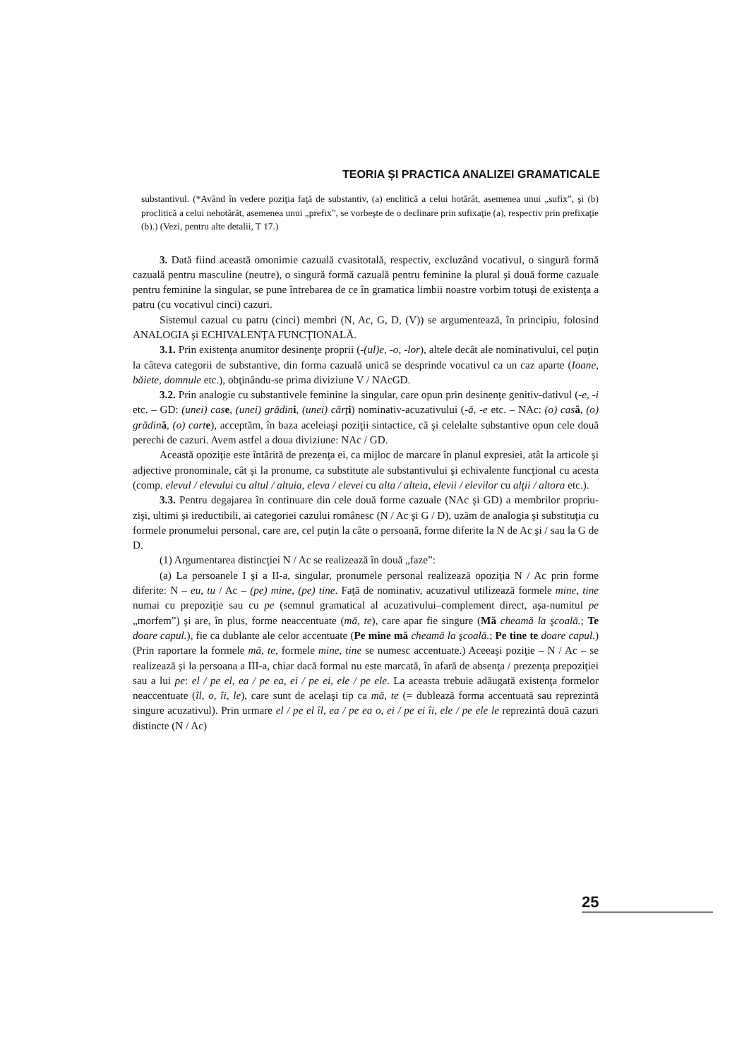TEORIA ȘI PRACTICA ANALIZEI GRAMATICALE
substantivul. (*Având în vedere poziţia faţă de substantiv, (a) enclitică a celui hotărât, asemenea unui „sufix”, şi (b) proclitică a celui nehotărât, asemenea unui „prefix”, se vorbeşte de o declinare prin sufixaţie (a), respectiv prin prefixaţie (b).) (Vezi, pentru alte detalii, T 17.)
3. Dată fiind această omonimie cazuală cvasitotală, respectiv, excluzând vocativul, o singură formă cazuală pentru masculine (neutre), o singură formă cazuală pentru feminine la plural şi două forme cazuale pentru feminine la singular, se pune întrebarea de ce în gramatica limbii noastre vorbim totuşi de existenţa a patru (cu vocativul cinci) cazuri.
Sistemul cazual cu patru (cinci) membri (N, Ac, G, D, (V)) se argumentează, în principiu, folosind ANALOGIA şi ECHIVALENŢA FUNCŢIONALĂ.
3.1. Prin existenţa anumitor desinenţe proprii (-(ul)e, -o, -lor), altele decât ale nominativului, cel puţin la câteva categorii de substantive, din forma cazuală unică se desprinde vocativul ca un caz aparte (Ioane, băiete, domnule etc.), obţinându-se prima diviziune V / NAcGD.
3.2. Prin analogie cu substantivele feminine la singular, care opun prin desinenţe genitiv-dativul (-e, -i etc. – GD: (unei) cas e, (unei) grădin i, (unei) cărţ i) nominativ-acuzativului (-ă, -e etc. – NAc: (o) cas ă, (o) grădin ă, (o) cart e), acceptăm, în baza aceleiaşi poziţii sintactice, că şi celelalte substantive opun cele două perechi de cazuri. Avem astfel a doua diviziune: NAc / GD.
Această opoziţie este întărită de prezenţa ei, ca mijloc de marcare în planul expresiei, atât la articole şi adjective pronominale, cât şi la pronume, ca substitute ale substantivului şi echivalente funcţional cu acesta (comp. elevul / elevului cu altul / altuia, eleva / elevei cu alta / alteia, elevii / elevilor cu alţii / altora etc.).
3.3. Pentru degajarea în continuare din cele două forme cazuale (NAc şi GD) a membrilor propriu-zişi, ultimi şi ireductibili, ai categoriei cazului românesc (N / Ac şi G / D), uzăm de analogia şi substituţia cu formele pronumelui personal, care are, cel puţin la câte o persoană, forme diferite la N de Ac şi / sau la G de D.
(1) Argumentarea distincţiei N / Ac se realizează în două „faze”:
(a) La persoanele I şi a II-a, singular, pronumele personal realizează opoziţia N / Ac prin forme diferite: N – eu, tu / Ac – (pe) mine, (pe) tine. Faţă de nominativ, acuzativul utilizează formele mine, tine numai cu prepoziţie sau cu pe (semnul gramatical al acuzativului–complement direct, aşa-numitul pe „morfem”) şi are, în plus, forme neaccentuate (mă, te), care apar fie singure (Mă cheamă la şcoală.; Te doare capul.), fie ca dublante ale celor accentuate (Pe mine mă cheamă la şcoală.; Pe tine te doare capul.) (Prin raportare la formele mă, te, formele mine, tine se numesc accentuate.) Aceeaşi poziţie – N / Ac – se realizează şi la persoana a III-a, chiar dacă formal nu este marcată, în afară de absenţa / prezenţa prepoziţiei sau a lui pe: el / pe el, ea / pe ea, ei / pe ei, ele / pe ele. La aceasta trebuie adăugată existenţa formelor neaccentuate (îl, o, îi, le), care sunt de acelaşi tip ca mă, te (= dublează forma accentuată sau reprezintă singure acuzativul). Prin urmare el / pe el îl, ea / pe ea o, ei / pe ei îi, ele / pe ele le reprezintă două cazuri distincte (N / Ac)
25